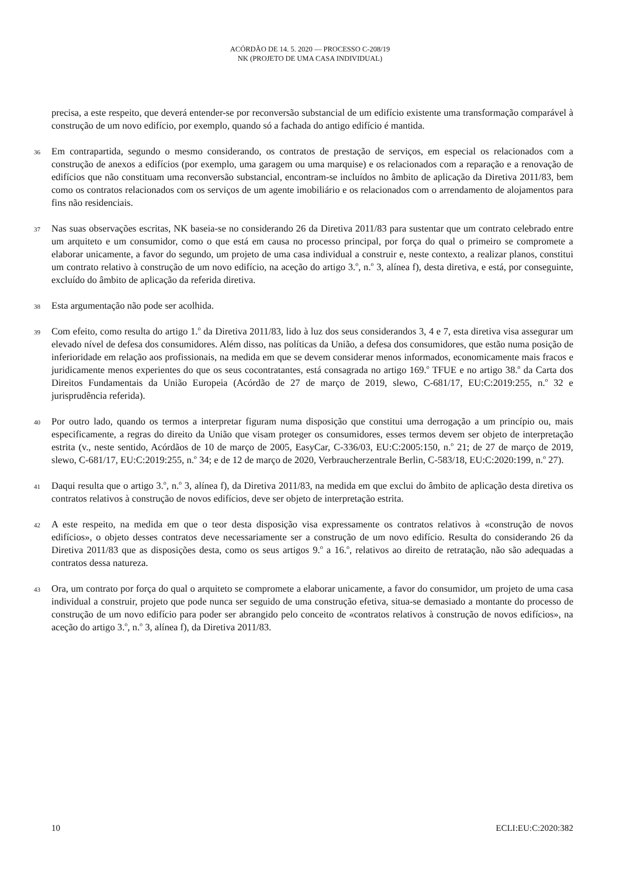ACÓRDÃO DE 14. 5. 2020 — PROCESSO C-208/19
NK (PROJETO DE UMA CASA INDIVIDUAL)
precisa, a este respeito, que deverá entender-se por reconversão substancial de um edifício existente uma transformação comparável à construção de um novo edifício, por exemplo, quando só a fachada do antigo edifício é mantida.
36
Em contrapartida, segundo o mesmo considerando, os contratos de prestação de serviços, em especial os relacionados com a construção de anexos a edifícios (por exemplo, uma garagem ou uma marquise) e os relacionados com a reparação e a renovação de edifícios que não constituam uma reconversão substancial, encontram-se incluídos no âmbito de aplicação da Diretiva 2011/83, bem como os contratos relacionados com os serviços de um agente imobiliário e os relacionados com o arrendamento de alojamentos para fins não residenciais.
37
Nas suas observações escritas, NK baseia-se no considerando 26 da Diretiva 2011/83 para sustentar que um contrato celebrado entre um arquiteto e um consumidor, como o que está em causa no processo principal, por força do qual o primeiro se compromete a elaborar unicamente, a favor do segundo, um projeto de uma casa individual a construir e, neste contexto, a realizar planos, constitui um contrato relativo à construção de um novo edifício, na aceção do artigo 3.<sup>o</sup>, n.<sup>o</sup> 3, alínea f), desta diretiva, e está, por conseguinte, excluído do âmbito de aplicação da referida diretiva.
38
Esta argumentação não pode ser acolhida.
39
Com efeito, como resulta do artigo 1.<sup>o</sup> da Diretiva 2011/83, lido à luz dos seus considerandos 3, 4 e 7, esta diretiva visa assegurar um elevado nível de defesa dos consumidores. Além disso, nas políticas da União, a defesa dos consumidores, que estão numa posição de inferioridade em relação aos profissionais, na medida em que se devem considerar menos informados, economicamente mais fracos e juridicamente menos experientes do que os seus cocontratantes, está consagrada no artigo 169.<sup>o</sup> TFUE e no artigo 38.<sup>o</sup> da Carta dos Direitos Fundamentais da União Europeia (Acórdão de 27 de março de 2019, slewo, C-681/17, EU:C:2019:255, n.<sup>o</sup> 32 e jurisprudência referida).
40
Por outro lado, quando os termos a interpretar figuram numa disposição que constitui uma derrogação a um princípio ou, mais especificamente, a regras do direito da União que visam proteger os consumidores, esses termos devem ser objeto de interpretação estrita (v., neste sentido, Acórdãos de 10 de março de 2005, EasyCar, C-336/03, EU:C:2005:150, n.<sup>o</sup> 21; de 27 de março de 2019, slewo, C-681/17, EU:C:2019:255, n.<sup>o</sup> 34; e de 12 de março de 2020, Verbraucherzentrale Berlin, C-583/18, EU:C:2020:199, n.<sup>o</sup> 27).
41
Daqui resulta que o artigo 3.<sup>o</sup>, n.<sup>o</sup> 3, alínea f), da Diretiva 2011/83, na medida em que exclui do âmbito de aplicação desta diretiva os contratos relativos à construção de novos edifícios, deve ser objeto de interpretação estrita.
42
A este respeito, na medida em que o teor desta disposição visa expressamente os contratos relativos à «construção de novos edifícios», o objeto desses contratos deve necessariamente ser a construção de um novo edifício. Resulta do considerando 26 da Diretiva 2011/83 que as disposições desta, como os seus artigos 9.<sup>o</sup> a 16.<sup>o</sup>, relativos ao direito de retratação, não são adequadas a contratos dessa natureza.
43
Ora, um contrato por força do qual o arquiteto se compromete a elaborar unicamente, a favor do consumidor, um projeto de uma casa individual a construir, projeto que pode nunca ser seguido de uma construção efetiva, situa-se demasiado a montante do processo de construção de um novo edifício para poder ser abrangido pelo conceito de «contratos relativos à construção de novos edifícios», na aceção do artigo 3.<sup>o</sup>, n.<sup>o</sup> 3, alínea f), da Diretiva 2011/83.
10 ECLI:EU:C:2020:382